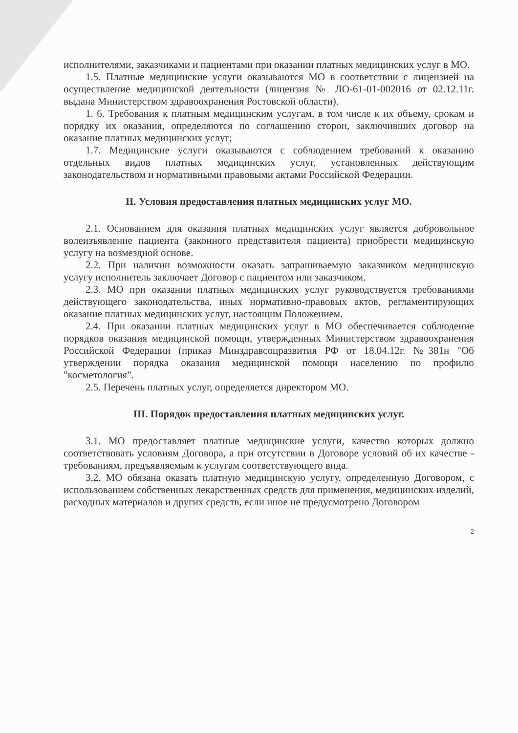исполнителями, заказчиками и пациентами при оказании платных медицинских услуг в МО.
1.5. Платные медицинские услуги оказываются МО в соответствии с лицензией на осуществление медицинской деятельности (лицензия № ЛО-61-01-002016 от 02.12.11г. выдана Министерством здравоохранения Ростовской области).
1. 6. Требования к платным медицинским услугам, в том числе к их объему, срокам и порядку их оказания, определяются по соглашению сторон, заключивших договор на оказание платных медицинских услуг;
1.7. Медицинские услуги оказываются с соблюдением требований к оказанию отдельных видов платных медицинских услуг, установленных действующим законодательством и нормативными правовыми актами Российской Федерации.
II. Условия предоставления платных медицинских услуг МО.
2.1. Основанием для оказания платных медицинских услуг является добровольное волеизъявление пациента (законного представителя пациента) приобрести медицинскую услугу на возмездной основе.
2.2. При наличии возможности оказать запрашиваемую заказчиком медицинскую услугу исполнитель заключает Договор с пациентом или заказчиком.
2.3. МО при оказании платных медицинских услуг руководствуется требованиями действующего законодательства, иных нормативно-правовых актов, регламентирующих оказание платных медицинских услуг, настоящим Положением.
2.4. При оказании платных медицинских услуг в МО обеспечивается соблюдение порядков оказания медицинской помощи, утвержденных Министерством здравоохранения Российской Федерации (приказ Минздравсоцразвития РФ от 18.04.12г. №381н "Об утверждении порядка оказания медицинской помощи населению по профилю "косметология".
2.5. Перечень платных услуг, определяется директором МО.
III. Порядок предоставления платных медицинских услуг.
3.1. МО предоставляет платные медицинские услуги, качество которых должно соответствовать условиям Договора, а при отсутствии в Договоре условий об их качестве - требованиям, предъявляемым к услугам соответствующего вида.
3.2. МО обязана оказать платную медицинскую услугу, определенную Договором, с использованием собственных лекарственных средств для применения, медицинских изделий, расходных материалов и других средств, если иное не предусмотрено Договором
2